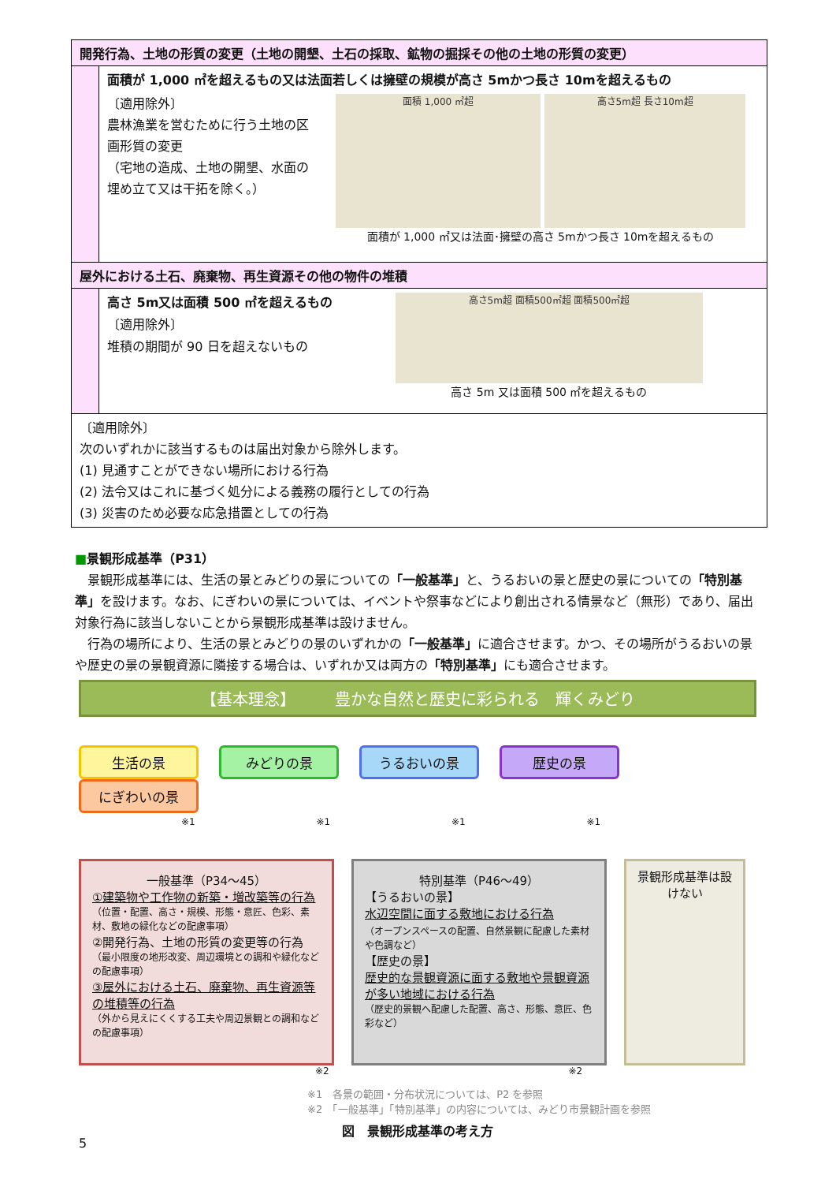| 開発行為、土地の形質の変更（土地の開墾、土石の採取、鉱物の掘採その他の土地の形質の変更） | |
| | 面積が 1,000 ㎡を超えるもの又は法面若しくは擁壁の規模が高さ 5mかつ長さ 10mを超えるもの 〔適用除外〕 農林漁業を営むために行う土地の区画形質の変更 （宅地の造成、土地の開墾、水面の埋め立て又は干拓を除く。） 面積 1,000 ㎡超 高さ5m超 長さ10m超 面積が 1,000 ㎡又は法面･擁壁の高さ 5mかつ長さ 10mを超えるもの |
| 屋外における土石、廃棄物、再生資源その他の物件の堆積 | |
| | 高さ 5m又は面積 500 ㎡を超えるもの 〔適用除外〕 堆積の期間が 90 日を超えないもの 高さ5m超 面積500㎡超 面積500㎡超 高さ 5m 又は面積 500 ㎡を超えるもの |
| 〔適用除外〕 次のいずれかに該当するものは届出対象から除外します。 (1) 見通すことができない場所における行為 (2) 法令又はこれに基づく処分による義務の履行としての行為 (3) 災害のため必要な応急措置としての行為 | |
■景観形成基準（P31）
　景観形成基準には、生活の景とみどりの景についての「一般基準」と、うるおいの景と歴史の景についての「特別基準」を設けます。なお、にぎわいの景については、イベントや祭事などにより創出される情景など（無形）であり、届出対象行為に該当しないことから景観形成基準は設けません。
　行為の場所により、生活の景とみどりの景のいずれかの「一般基準」に適合させます。かつ、その場所がうるおいの景や歴史の景の景観資源に隣接する場合は、いずれか又は両方の「特別基準」にも適合させます。
【基本理念】　　　豊かな自然と歴史に彩られる　輝くみどり
生活の景 みどりの景 うるおいの景 歴史の景 にぎわいの景
※1 ※1 ※1 ※1
一般基準（P34～45）
①建築物や工作物の新築・増改築等の行為
（位置・配置、高さ・規模、形態・意匠、色彩、素材、敷地の緑化などの配慮事項）
②開発行為、土地の形質の変更等の行為
（最小限度の地形改変、周辺環境との調和や緑化などの配慮事項）
③屋外における土石、廃棄物、再生資源等の堆積等の行為
（外から見えにくくする工夫や周辺景観との調和などの配慮事項）
特別基準（P46～49）
【うるおいの景】
水辺空間に面する敷地における行為
（オープンスペースの配置、自然景観に配慮した素材や色調など）
【歴史の景】
歴史的な景観資源に面する敷地や景観資源が多い地域における行為
（歴史的景観へ配慮した配置、高さ、形態、意匠、色彩など）
景観形成基準は設けない
※2 ※2
※1　各景の範囲・分布状況については、P2 を参照
※2　「一般基準」「特別基準」の内容については、みどり市景観計画を参照
図　景観形成基準の考え方
5